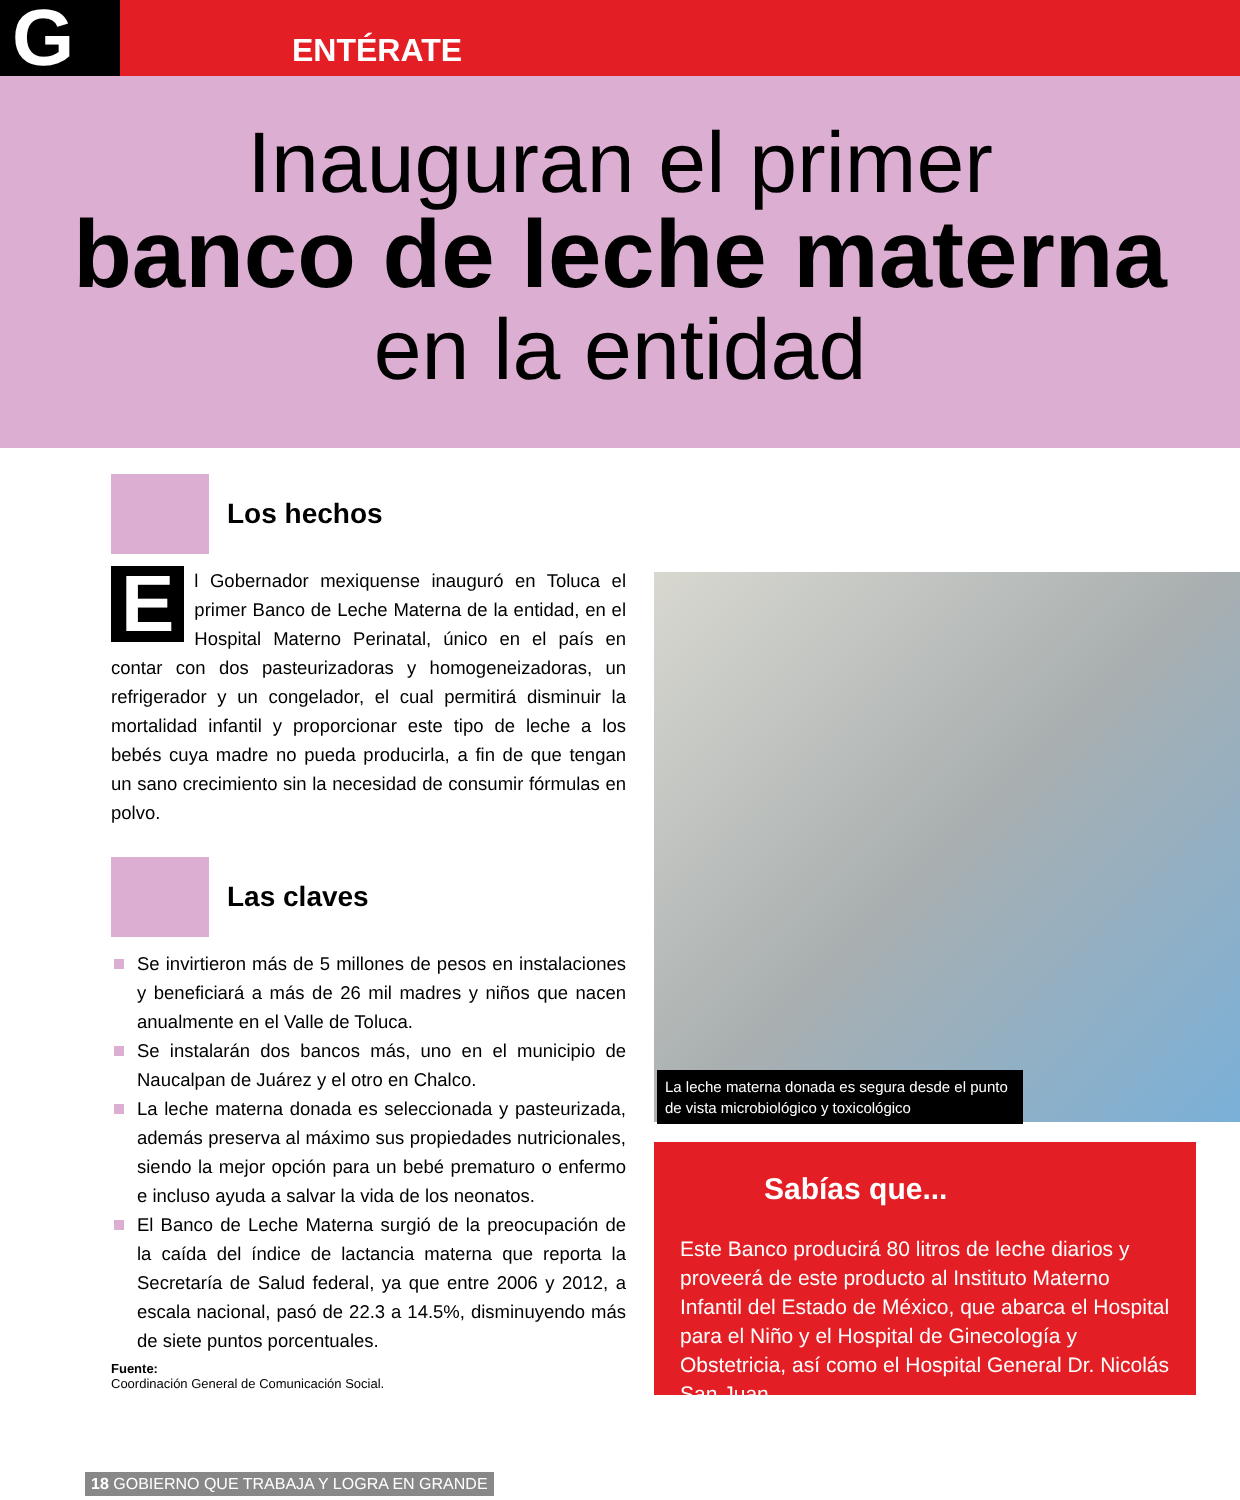G ENTÉRATE
Inauguran el primer
banco de leche materna
en la entidad
Los hechos
El Gobernador mexiquense inauguró en Toluca el primer Banco de Leche Materna de la entidad, en el Hospital Materno Perinatal, único en el país en contar con dos pasteurizadoras y homogeneizadoras, un refrigerador y un congelador, el cual permitirá disminuir la mortalidad infantil y proporcionar este tipo de leche a los bebés cuya madre no pueda producirla, a fin de que tengan un sano crecimiento sin la necesidad de consumir fórmulas en polvo.
Las claves
Se invirtieron más de 5 millones de pesos en instalaciones y beneficiará a más de 26 mil madres y niños que nacen anualmente en el Valle de Toluca.
Se instalarán dos bancos más, uno en el municipio de Naucalpan de Juárez y el otro en Chalco.
La leche materna donada es seleccionada y pasteurizada, además preserva al máximo sus propiedades nutricionales, siendo la mejor opción para un bebé prematuro o enfermo e incluso ayuda a salvar la vida de los neonatos.
El Banco de Leche Materna surgió de la preocupación de la caída del índice de lactancia materna que reporta la Secretaría de Salud federal, ya que entre 2006 y 2012, a escala nacional, pasó de 22.3 a 14.5%, disminuyendo más de siete puntos porcentuales.
Fuente:
Coordinación General de Comunicación Social.
La leche materna donada es segura desde el punto de vista microbiológico y toxicológico
Sabías que...
Este Banco producirá 80 litros de leche diarios y proveerá de este producto al Instituto Materno Infantil del Estado de México, que abarca el Hospital para el Niño y el Hospital de Ginecología y Obstetricia, así como el Hospital General Dr. Nicolás San Juan.
18 GOBIERNO QUE TRABAJA Y LOGRA EN GRANDE